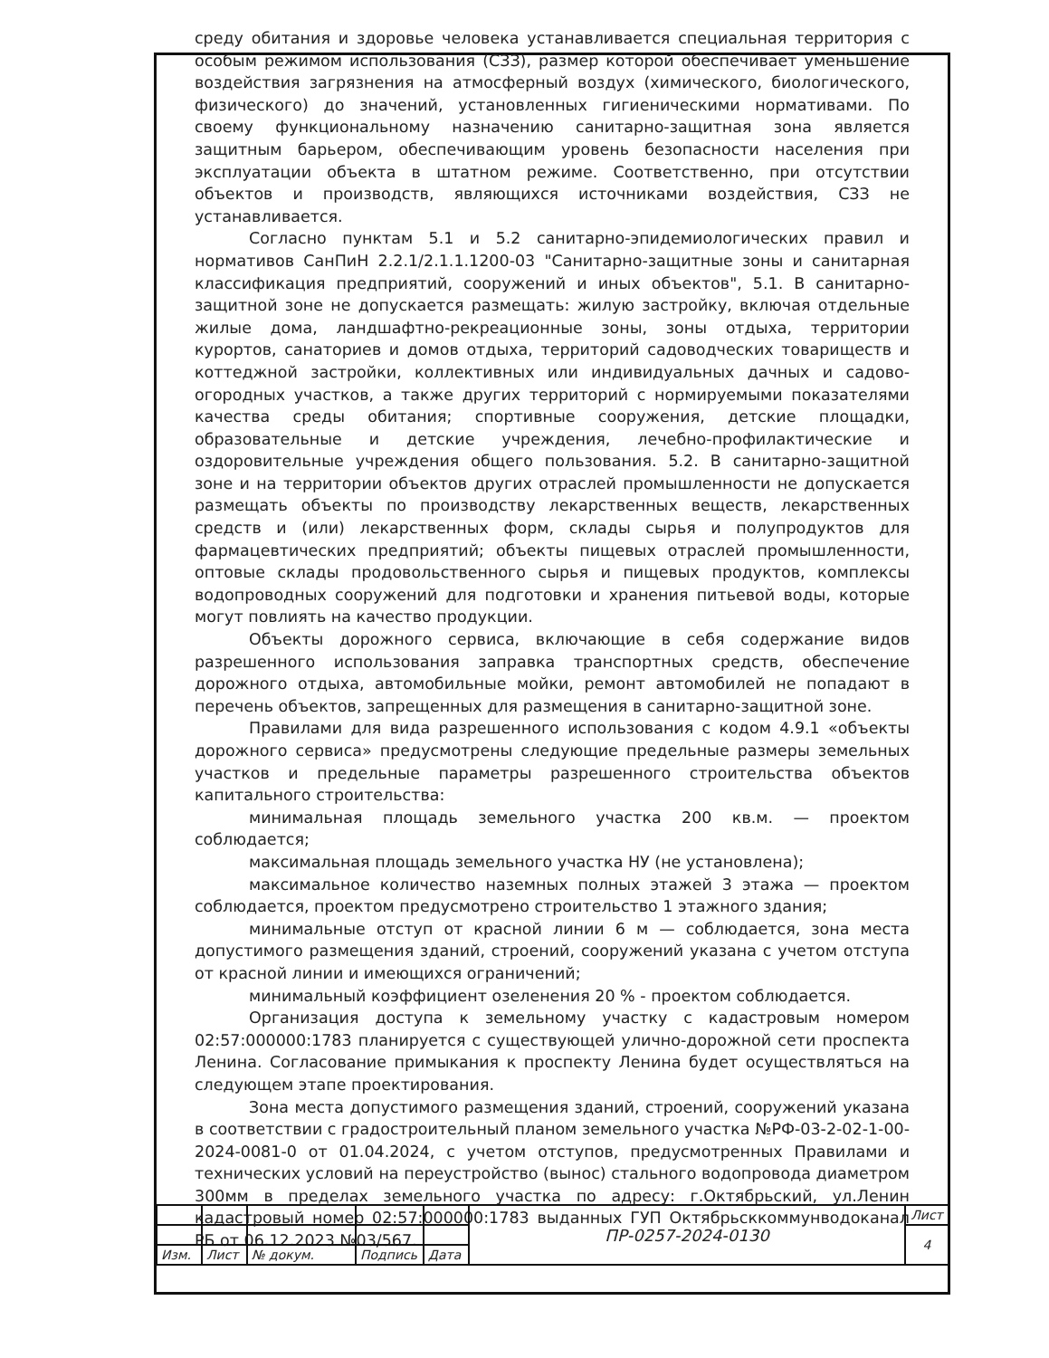среду обитания и здоровье человека устанавливается специальная территория с особым режимом использования (СЗЗ), размер которой обеспечивает уменьшение воздействия загрязнения на атмосферный воздух (химического, биологического, физического) до значений, установленных гигиеническими нормативами. По своему функциональному назначению санитарно-защитная зона является защитным барьером, обеспечивающим уровень безопасности населения при эксплуатации объекта в штатном режиме. Соответственно, при отсутствии объектов и производств, являющихся источниками воздействия, СЗЗ не устанавливается.
Согласно пунктам 5.1 и 5.2 санитарно-эпидемиологических правил и нормативов СанПиН 2.2.1/2.1.1.1200-03 "Санитарно-защитные зоны и санитарная классификация предприятий, сооружений и иных объектов", 5.1. В санитарно-защитной зоне не допускается размещать: жилую застройку, включая отдельные жилые дома, ландшафтно-рекреационные зоны, зоны отдыха, территории курортов, санаториев и домов отдыха, территорий садоводческих товариществ и коттеджной застройки, коллективных или индивидуальных дачных и садово-огородных участков, а также других территорий с нормируемыми показателями качества среды обитания; спортивные сооружения, детские площадки, образовательные и детские учреждения, лечебно-профилактические и оздоровительные учреждения общего пользования. 5.2. В санитарно-защитной зоне и на территории объектов других отраслей промышленности не допускается размещать объекты по производству лекарственных веществ, лекарственных средств и (или) лекарственных форм, склады сырья и полупродуктов для фармацевтических предприятий; объекты пищевых отраслей промышленности, оптовые склады продовольственного сырья и пищевых продуктов, комплексы водопроводных сооружений для подготовки и хранения питьевой воды, которые могут повлиять на качество продукции.
Объекты дорожного сервиса, включающие в себя содержание видов разрешенного использования заправка транспортных средств, обеспечение дорожного отдыха, автомобильные мойки, ремонт автомобилей не попадают в перечень объектов, запрещенных для размещения в санитарно-защитной зоне.
Правилами для вида разрешенного использования с кодом 4.9.1 «объекты дорожного сервиса» предусмотрены следующие предельные размеры земельных участков и предельные параметры разрешенного строительства объектов капитального строительства:
минимальная площадь земельного участка 200 кв.м. — проектом соблюдается;
максимальная площадь земельного участка НУ (не установлена);
максимальное количество наземных полных этажей 3 этажа — проектом соблюдается, проектом предусмотрено строительство 1 этажного здания;
минимальные отступ от красной линии 6 м — соблюдается, зона места допустимого размещения зданий, строений, сооружений указана с учетом отступа от красной линии и имеющихся ограничений;
минимальный коэффициент озеленения 20 % - проектом соблюдается.
Организация доступа к земельному участку с кадастровым номером 02:57:000000:1783 планируется с существующей улично-дорожной сети проспекта Ленина. Согласование примыкания к проспекту Ленина будет осуществляться на следующем этапе проектирования.
Зона места допустимого размещения зданий, строений, сооружений указана в соответствии с градостроительный планом земельного участка №РФ-03-2-02-1-00-2024-0081-0 от 01.04.2024, с учетом отступов, предусмотренных Правилами и технических условий на переустройство (вынос) стального водопровода диаметром 300мм в пределах земельного участка по адресу: г.Октябрьский, ул.Ленин кадастровый номер 02:57:000000:1783 выданных ГУП Октябрьсккоммунводоканал РБ от 06.12.2023 №03/567.
| | | | | | ПР-0257-2024-0130 | Лист |
| | | | | | | 4 |
| Изм. | Лист | № докум. | Подпись | Дата | | |